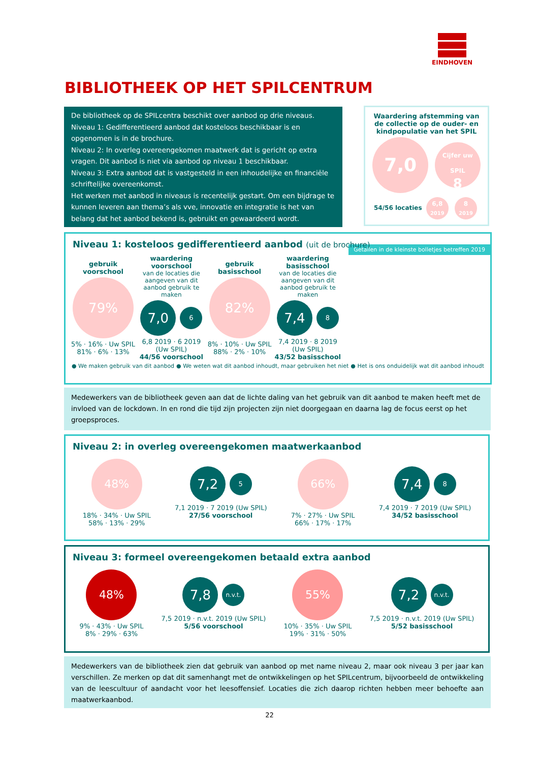EINDHOVEN
BIBLIOTHEEK OP HET SPILCENTRUM
De bibliotheek op de SPILcentra beschikt over aanbod op drie niveaus.
Niveau 1: Gedifferentieerd aanbod dat kosteloos beschikbaar is en opgenomen is in de brochure.
Niveau 2: In overleg overeengekomen maatwerk dat is gericht op extra vragen. Dit aanbod is niet via aanbod op niveau 1 beschikbaar.
Niveau 3: Extra aanbod dat is vastgesteld in een inhoudelijke en financiële schriftelijke overeenkomst.
Het werken met aanbod in niveaus is recentelijk gestart. Om een bijdrage te kunnen leveren aan thema’s als vve, innovatie en integratie is het van belang dat het aanbod bekend is, gebruikt en gewaardeerd wordt.
Waardering afstemming van de collectie op de ouder- en kindpopulatie van het SPIL
7,0 Cijfer uw SPIL
8
54/56 locaties 6,8
2019 8
2019
Niveau 1: kosteloos gedifferentieerd aanbod (uit de brochure) Getallen in de kleinste bolletjes betreffen 2019
gebruik voorschool
79%
5% · 16% · Uw SPIL
81% · 6% · 13%
waardering voorschool
van de locaties die aangeven van dit aanbod gebruik te maken
7,0 6
6,8 2019 · 6 2019 (Uw SPIL)
44/56 voorschool
gebruik basisschool
82%
8% · 10% · Uw SPIL
88% · 2% · 10%
waardering basisschool
van de locaties die aangeven van dit aanbod gebruik te maken
7,4 8
7,4 2019 · 8 2019 (Uw SPIL)
43/52 basisschool
● We maken gebruik van dit aanbod ● We weten wat dit aanbod inhoudt, maar gebruiken het niet ● Het is ons onduidelijk wat dit aanbod inhoudt
Medewerkers van de bibliotheek geven aan dat de lichte daling van het gebruik van dit aanbod te maken heeft met de invloed van de lockdown. In en rond die tijd zijn projecten zijn niet doorgegaan en daarna lag de focus eerst op het groepsproces.
Niveau 2: in overleg overeengekomen maatwerkaanbod
48%
18% · 34% · Uw SPIL
58% · 13% · 29%
7,2 5
7,1 2019 · 7 2019 (Uw SPIL)
27/56 voorschool
66%
7% · 27% · Uw SPIL
66% · 17% · 17%
7,4 8
7,4 2019 · 7 2019 (Uw SPIL)
34/52 basisschool
Niveau 3: formeel overeengekomen betaald extra aanbod
48%
9% · 43% · Uw SPIL
8% · 29% · 63%
7,8 n.v.t.
7,5 2019 · n.v.t. 2019 (Uw SPIL)
5/56 voorschool
55%
10% · 35% · Uw SPIL
19% · 31% · 50%
7,2 n.v.t.
7,5 2019 · n.v.t. 2019 (Uw SPIL)
5/52 basisschool
Medewerkers van de bibliotheek zien dat gebruik van aanbod op met name niveau 2, maar ook niveau 3 per jaar kan verschillen. Ze merken op dat dit samenhangt met de ontwikkelingen op het SPILcentrum, bijvoorbeeld de ontwikkeling van de leescultuur of aandacht voor het leesoffensief. Locaties die zich daarop richten hebben meer behoefte aan maatwerkaanbod.
22